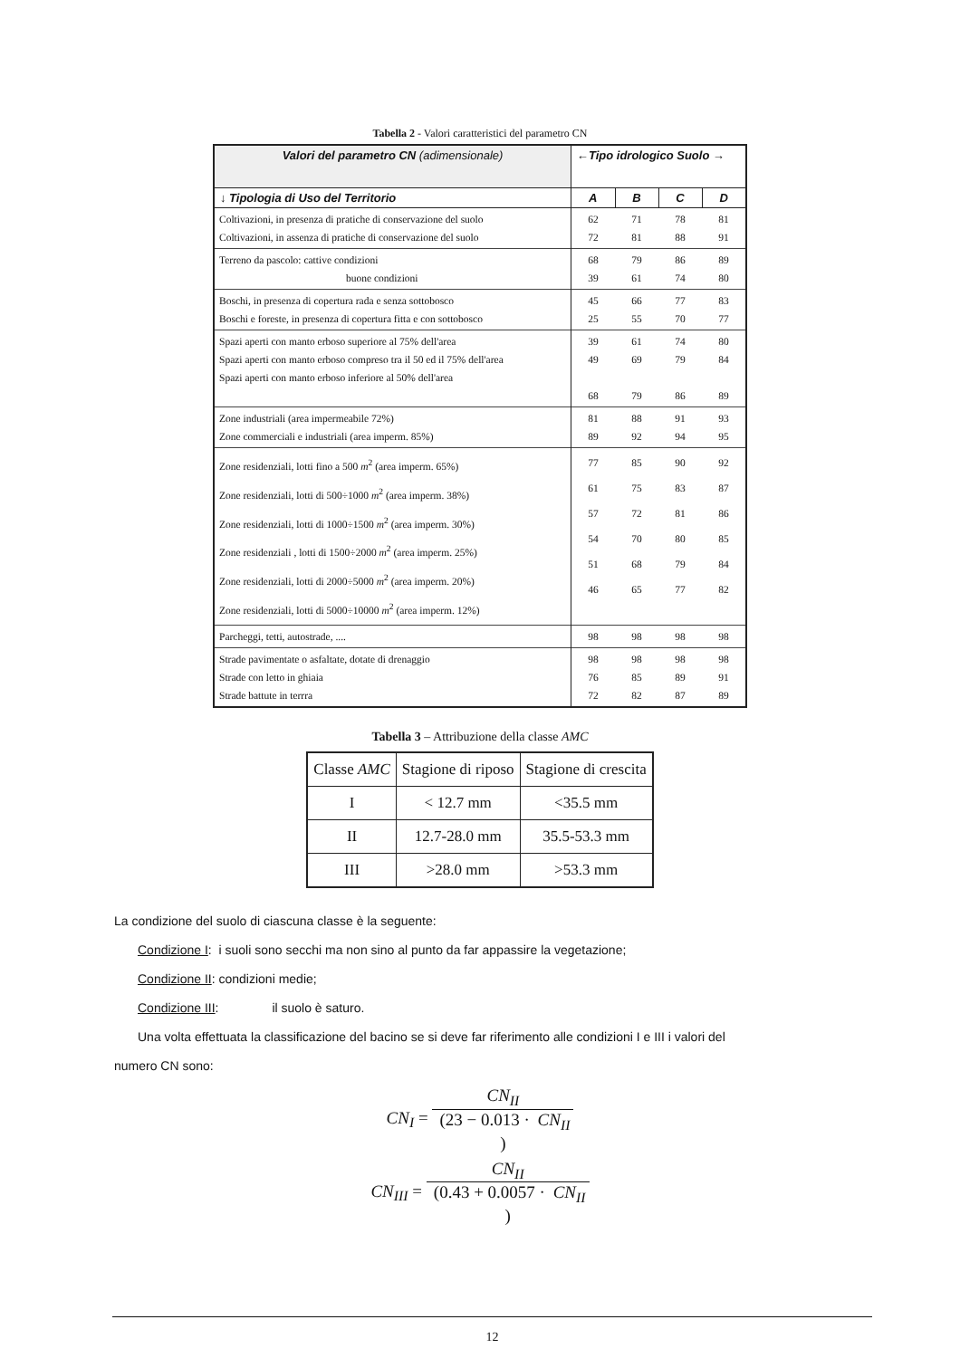Tabella 2 - Valori caratteristici del parametro CN
| Valori del parametro CN (adimensionale) | ←Tipo idrologico Suolo → | | | |
| --- | --- | --- | --- | --- |
| ↓ Tipologia di Uso del Territorio | A | B | C | D |
| Coltivazioni, in presenza di pratiche di conservazione del suolo Coltivazioni, in assenza di pratiche di conservazione del suolo | 62 72 | 71 81 | 78 88 | 81 91 |
| Terreno da pascolo: cattive condizioni buone condizioni | 68 39 | 79 61 | 86 74 | 89 80 |
| Boschi, in presenza di copertura rada e senza sottobosco Boschi e foreste, in presenza di copertura fitta e con sottobosco | 45 25 | 66 55 | 77 70 | 83 77 |
| Spazi aperti con manto erboso superiore al 75% dell'area Spazi aperti con manto erboso compreso tra il 50 ed il 75% dell'area Spazi aperti con manto erboso inferiore al 50% dell'area | 39 49 68 | 61 69 79 | 74 79 86 | 80 84 89 |
| Zone industriali (area impermeabile 72%) Zone commerciali e industriali (area imperm. 85%) | 81 89 | 88 92 | 91 94 | 93 95 |
| Zone residenziali, lotti fino a 500 m<sup>2</sup> (area imperm. 65%) Zone residenziali, lotti di 500÷1000 m<sup>2</sup> (area imperm. 38%) Zone residenziali, lotti di 1000÷1500 m<sup>2</sup> (area imperm. 30%) Zone residenziali , lotti di 1500÷2000 m<sup>2</sup> (area imperm. 25%) Zone residenziali, lotti di 2000÷5000 m<sup>2</sup> (area imperm. 20%) Zone residenziali, lotti di 5000÷10000 m<sup>2</sup> (area imperm. 12%) | 77 61 57 54 51 46 | 85 75 72 70 68 65 | 90 83 81 80 79 77 | 92 87 86 85 84 82 |
| Parcheggi, tetti, autostrade, .... | 98 | 98 | 98 | 98 |
| Strade pavimentate o asfaltate, dotate di drenaggio Strade con letto in ghiaia Strade battute in terrra | 98 76 72 | 98 85 82 | 98 89 87 | 98 91 89 |
Tabella 3 – Attribuzione della classe AMC
| Classe AMC | Stagione di riposo | Stagione di crescita |
| --- | --- | --- |
| I | < 12.7 mm | <35.5 mm |
| II | 12.7-28.0 mm | 35.5-53.3 mm |
| III | >28.0 mm | >53.3 mm |
La condizione del suolo di ciascuna classe è la seguente:
Condizione I: i suoli sono secchi ma non sino al punto da far appassire la vegetazione;
Condizione II: condizioni medie;
Condizione III: il suolo è saturo.
Una volta effettuata la classificazione del bacino se si deve far riferimento alle condizioni I e III i valori del
numero CN sono:
CN<sub>I</sub> = CN<sub>II</sub> (23 − 0.013 · CN<sub>II</sub>)
CN<sub>III</sub> = CN<sub>II</sub> (0.43 + 0.0057 · CN<sub>II</sub>)
12